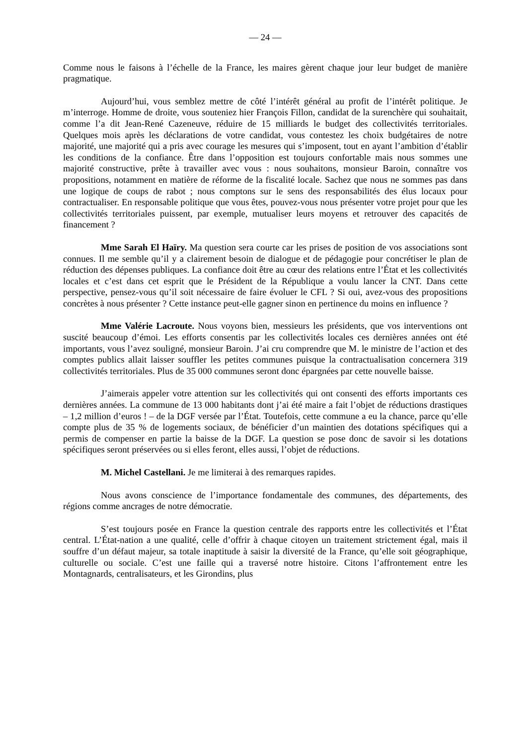— 24 —
Comme nous le faisons à l’échelle de la France, les maires gèrent chaque jour leur budget de manière pragmatique.
Aujourd’hui, vous semblez mettre de côté l’intérêt général au profit de l’intérêt politique. Je m’interroge. Homme de droite, vous souteniez hier François Fillon, candidat de la surenchère qui souhaitait, comme l’a dit Jean-René Cazeneuve, réduire de 15 milliards le budget des collectivités territoriales. Quelques mois après les déclarations de votre candidat, vous contestez les choix budgétaires de notre majorité, une majorité qui a pris avec courage les mesures qui s’imposent, tout en ayant l’ambition d’établir les conditions de la confiance. Être dans l’opposition est toujours confortable mais nous sommes une majorité constructive, prête à travailler avec vous : nous souhaitons, monsieur Baroin, connaître vos propositions, notamment en matière de réforme de la fiscalité locale. Sachez que nous ne sommes pas dans une logique de coups de rabot ; nous comptons sur le sens des responsabilités des élus locaux pour contractualiser. En responsable politique que vous êtes, pouvez-vous nous présenter votre projet pour que les collectivités territoriales puissent, par exemple, mutualiser leurs moyens et retrouver des capacités de financement ?
Mme Sarah El Haïry. Ma question sera courte car les prises de position de vos associations sont connues. Il me semble qu’il y a clairement besoin de dialogue et de pédagogie pour concrétiser le plan de réduction des dépenses publiques. La confiance doit être au cœur des relations entre l’État et les collectivités locales et c’est dans cet esprit que le Président de la République a voulu lancer la CNT. Dans cette perspective, pensez-vous qu’il soit nécessaire de faire évoluer le CFL ? Si oui, avez-vous des propositions concrètes à nous présenter ? Cette instance peut-elle gagner sinon en pertinence du moins en influence ?
Mme Valérie Lacroute. Nous voyons bien, messieurs les présidents, que vos interventions ont suscité beaucoup d’émoi. Les efforts consentis par les collectivités locales ces dernières années ont été importants, vous l’avez souligné, monsieur Baroin. J’ai cru comprendre que M. le ministre de l’action et des comptes publics allait laisser souffler les petites communes puisque la contractualisation concernera 319 collectivités territoriales. Plus de 35 000 communes seront donc épargnées par cette nouvelle baisse.
J’aimerais appeler votre attention sur les collectivités qui ont consenti des efforts importants ces dernières années. La commune de 13 000 habitants dont j’ai été maire a fait l’objet de réductions drastiques – 1,2 million d’euros ! – de la DGF versée par l’État. Toutefois, cette commune a eu la chance, parce qu’elle compte plus de 35 % de logements sociaux, de bénéficier d’un maintien des dotations spécifiques qui a permis de compenser en partie la baisse de la DGF. La question se pose donc de savoir si les dotations spécifiques seront préservées ou si elles feront, elles aussi, l’objet de réductions.
M. Michel Castellani. Je me limiterai à des remarques rapides.
Nous avons conscience de l’importance fondamentale des communes, des départements, des régions comme ancrages de notre démocratie.
S’est toujours posée en France la question centrale des rapports entre les collectivités et l’État central. L’État-nation a une qualité, celle d’offrir à chaque citoyen un traitement strictement égal, mais il souffre d’un défaut majeur, sa totale inaptitude à saisir la diversité de la France, qu’elle soit géographique, culturelle ou sociale. C’est une faille qui a traversé notre histoire. Citons l’affrontement entre les Montagnards, centralisateurs, et les Girondins, plus